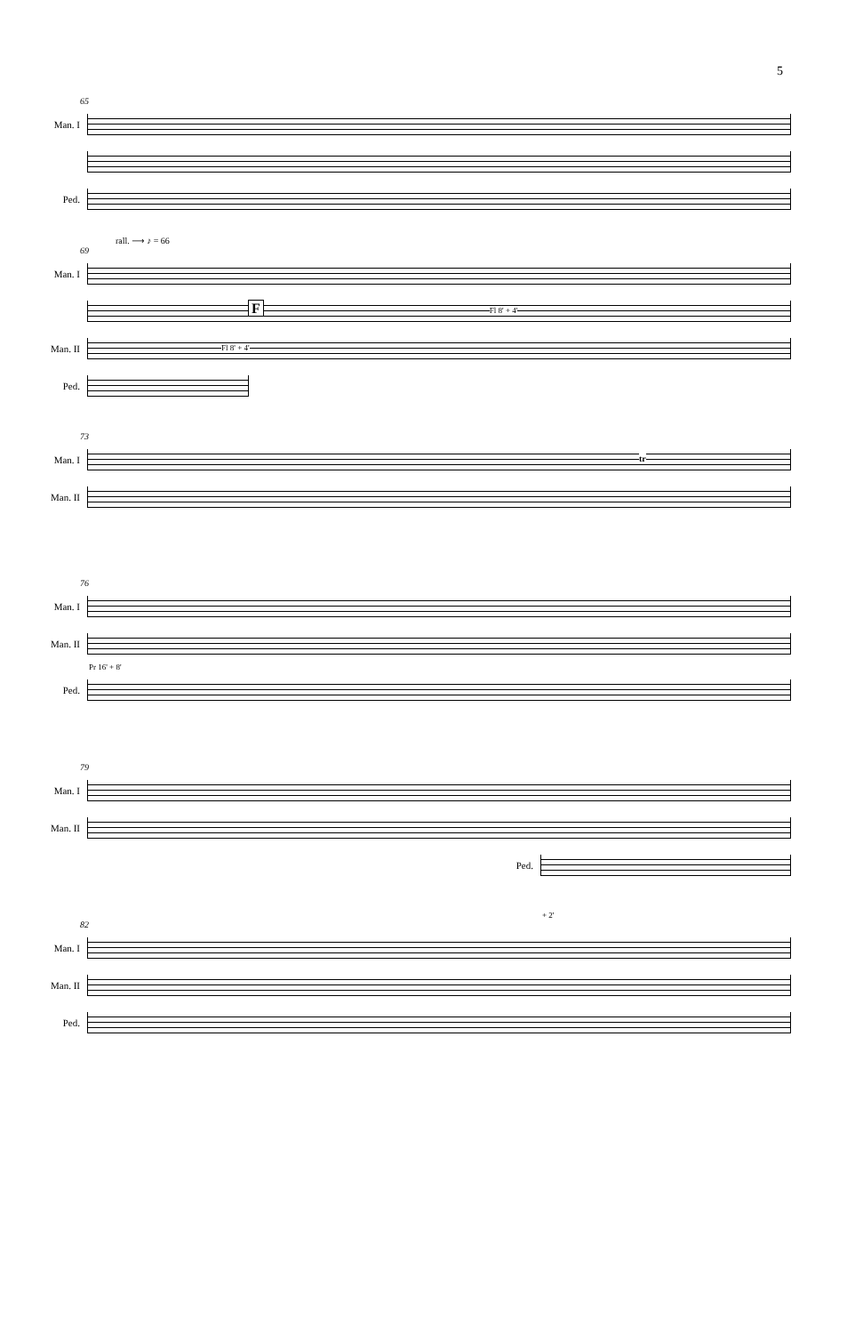5
65
Man. I
Ped.
rall. ⟶ ♪ = 66
69
Man. I
F Fl 8' + 4'
Man. II
Fl 8' + 4'
Ped.
73
Man. I
tr
Man. II
76
Man. I
Man. II
Pr 16' + 8'
Ped.
79
Man. I
Man. II
Ped.
+ 2'
82
Man. I
Man. II
Ped.